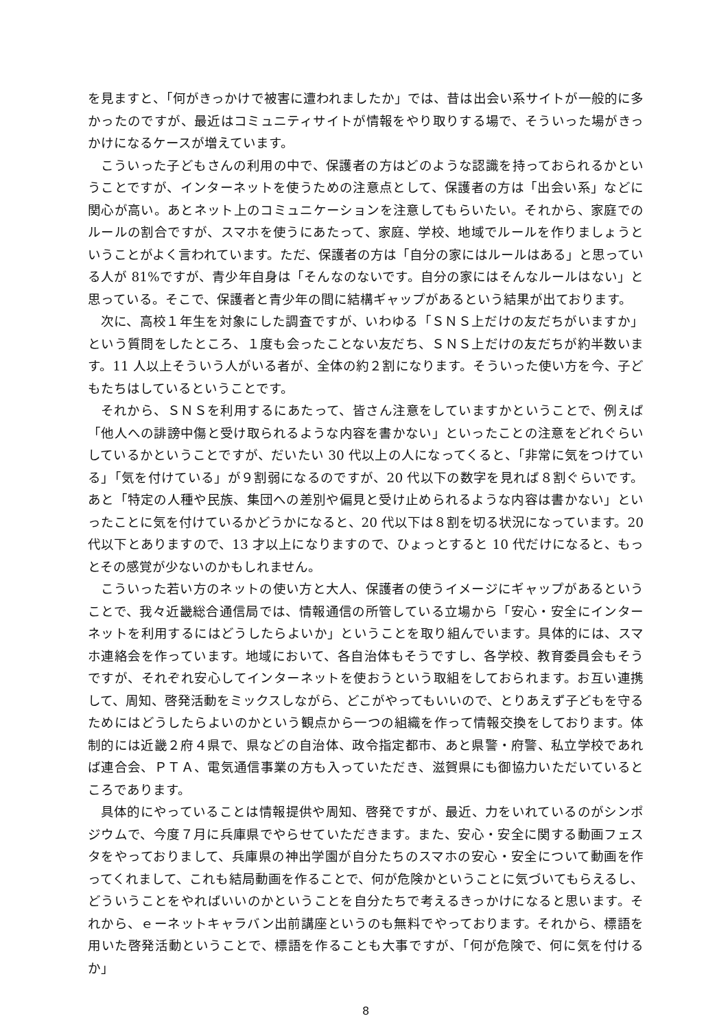を見ますと、「何がきっかけで被害に遭われましたか」では、昔は出会い系サイトが一般的に多かったのですが、最近はコミュニティサイトが情報をやり取りする場で、そういった場がきっかけになるケースが増えています。
こういった子どもさんの利用の中で、保護者の方はどのような認識を持っておられるかということですが、インターネットを使うための注意点として、保護者の方は「出会い系」などに関心が高い。あとネット上のコミュニケーションを注意してもらいたい。それから、家庭でのルールの割合ですが、スマホを使うにあたって、家庭、学校、地域でルールを作りましょうということがよく言われています。ただ、保護者の方は「自分の家にはルールはある」と思っている人が 81%ですが、青少年自身は「そんなのないです。自分の家にはそんなルールはない」と思っている。そこで、保護者と青少年の間に結構ギャップがあるという結果が出ております。
次に、高校１年生を対象にした調査ですが、いわゆる「ＳＮＳ上だけの友だちがいますか」という質問をしたところ、１度も会ったことない友だち、ＳＮＳ上だけの友だちが約半数います。11 人以上そういう人がいる者が、全体の約２割になります。そういった使い方を今、子どもたちはしているということです。
それから、ＳＮＳを利用するにあたって、皆さん注意をしていますかということで、例えば「他人への誹謗中傷と受け取られるような内容を書かない」といったことの注意をどれぐらいしているかということですが、だいたい 30 代以上の人になってくると、「非常に気をつけている」「気を付けている」が９割弱になるのですが、20 代以下の数字を見れば８割ぐらいです。あと「特定の人種や民族、集団への差別や偏見と受け止められるような内容は書かない」といったことに気を付けているかどうかになると、20 代以下は８割を切る状況になっています。20 代以下とありますので、13 才以上になりますので、ひょっとすると 10 代だけになると、もっとその感覚が少ないのかもしれません。
こういった若い方のネットの使い方と大人、保護者の使うイメージにギャップがあるということで、我々近畿総合通信局では、情報通信の所管している立場から「安心・安全にインターネットを利用するにはどうしたらよいか」ということを取り組んでいます。具体的には、スマホ連絡会を作っています。地域において、各自治体もそうですし、各学校、教育委員会もそうですが、それぞれ安心してインターネットを使おうという取組をしておられます。お互い連携して、周知、啓発活動をミックスしながら、どこがやってもいいので、とりあえず子どもを守るためにはどうしたらよいのかという観点から一つの組織を作って情報交換をしております。体制的には近畿２府４県で、県などの自治体、政令指定都市、あと県警・府警、私立学校であれば連合会、ＰＴＡ、電気通信事業の方も入っていただき、滋賀県にも御協力いただいているところであります。
具体的にやっていることは情報提供や周知、啓発ですが、最近、力をいれているのがシンポジウムで、今度７月に兵庫県でやらせていただきます。また、安心・安全に関する動画フェスタをやっておりまして、兵庫県の神出学園が自分たちのスマホの安心・安全について動画を作ってくれまして、これも結局動画を作ることで、何が危険かということに気づいてもらえるし、どういうことをやればいいのかということを自分たちで考えるきっかけになると思います。それから、ｅーネットキャラバン出前講座というのも無料でやっております。それから、標語を用いた啓発活動ということで、標語を作ることも大事ですが、「何が危険で、何に気を付けるか」
8